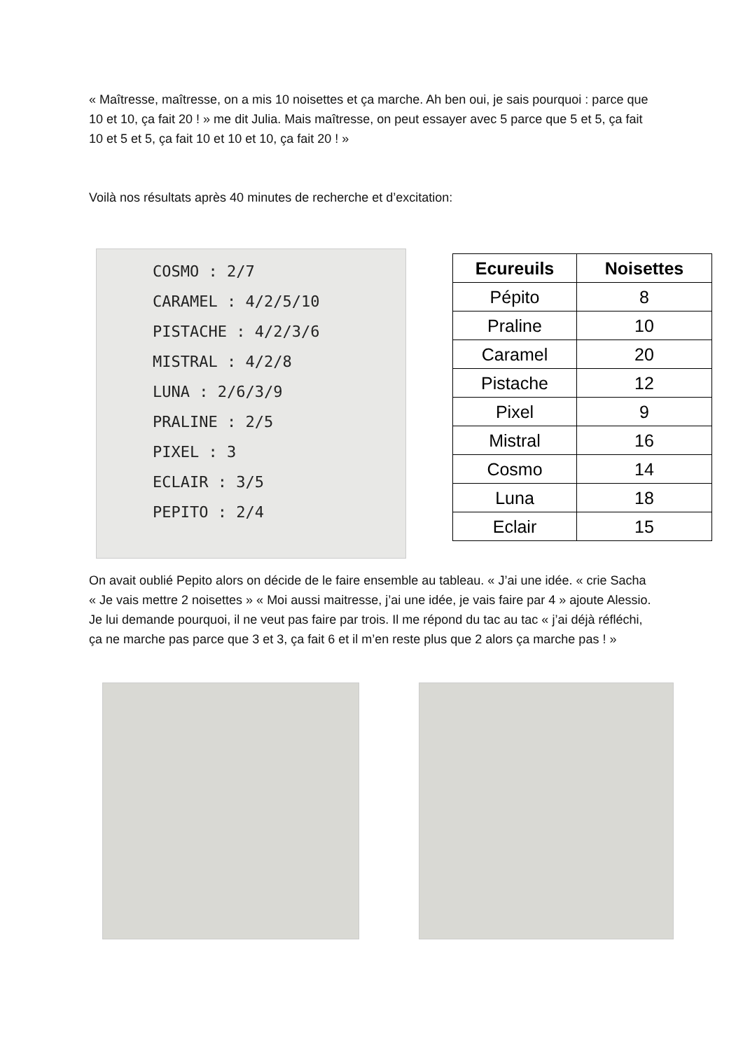« Maîtresse, maîtresse, on a mis 10 noisettes et ça marche. Ah ben oui, je sais pourquoi : parce que 10 et 10, ça fait 20 ! » me dit Julia. Mais maîtresse, on peut essayer avec 5 parce que 5 et 5, ça fait 10 et 5 et 5, ça fait 10 et 10 et 10, ça fait 20 ! »
Voilà nos résultats après 40 minutes de recherche et d’excitation:
COSMO : 2/7
CARAMEL : 4/2/5/10
PISTACHE : 4/2/3/6
MISTRAL : 4/2/8
LUNA : 2/6/3/9
PRALINE : 2/5
PIXEL : 3
ECLAIR : 3/5
PEPITO : 2/4
| Ecureuils | Noisettes |
| --- | --- |
| Pépito | 8 |
| Praline | 10 |
| Caramel | 20 |
| Pistache | 12 |
| Pixel | 9 |
| Mistral | 16 |
| Cosmo | 14 |
| Luna | 18 |
| Eclair | 15 |
On avait oublié Pepito alors on décide de le faire ensemble au tableau. « J’ai une idée. « crie Sacha « Je vais mettre 2 noisettes » « Moi aussi maitresse, j’ai une idée, je vais faire par 4 » ajoute Alessio. Je lui demande pourquoi, il ne veut pas faire par trois. Il me répond du tac au tac « j’ai déjà réfléchi, ça ne marche pas parce que 3 et 3, ça fait 6 et il m’en reste plus que 2 alors ça marche pas ! »